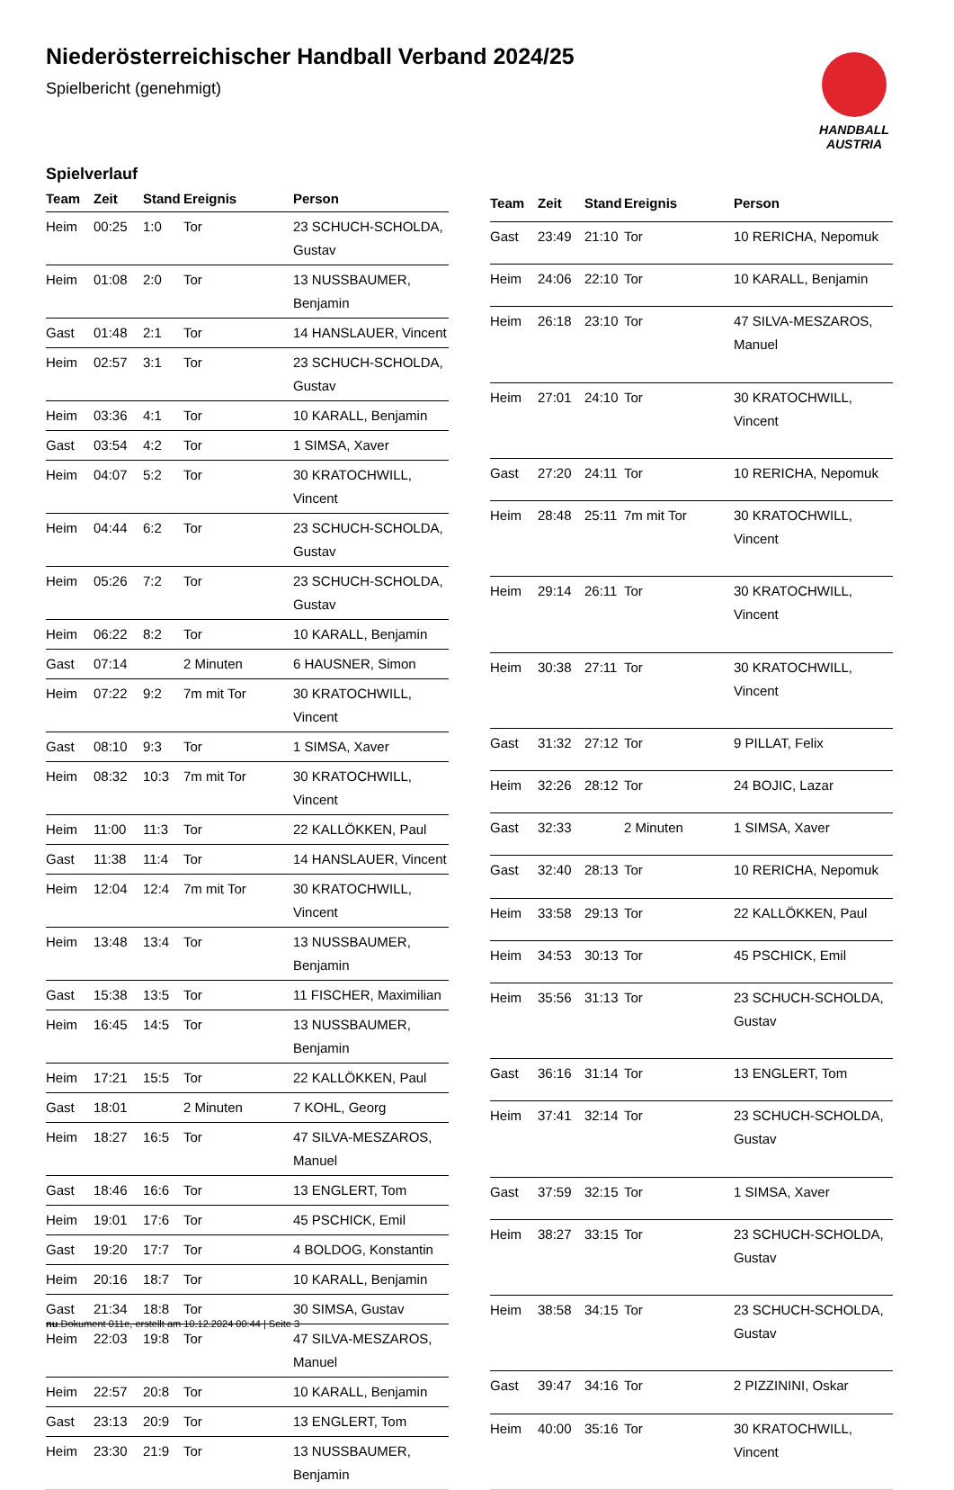Niederösterreichischer Handball Verband 2024/25
Spielbericht (genehmigt)
HANDBALL
AUSTRIA
Spielverlauf
| Team | Zeit | Stand | Ereignis | Person |
| --- | --- | --- | --- | --- |
| Heim | 00:25 | 1:0 | Tor | 23 SCHUCH-SCHOLDA, Gustav |
| Heim | 01:08 | 2:0 | Tor | 13 NUSSBAUMER, Benjamin |
| Gast | 01:48 | 2:1 | Tor | 14 HANSLAUER, Vincent |
| Heim | 02:57 | 3:1 | Tor | 23 SCHUCH-SCHOLDA, Gustav |
| Heim | 03:36 | 4:1 | Tor | 10 KARALL, Benjamin |
| Gast | 03:54 | 4:2 | Tor | 1 SIMSA, Xaver |
| Heim | 04:07 | 5:2 | Tor | 30 KRATOCHWILL, Vincent |
| Heim | 04:44 | 6:2 | Tor | 23 SCHUCH-SCHOLDA, Gustav |
| Heim | 05:26 | 7:2 | Tor | 23 SCHUCH-SCHOLDA, Gustav |
| Heim | 06:22 | 8:2 | Tor | 10 KARALL, Benjamin |
| Gast | 07:14 | | 2 Minuten | 6 HAUSNER, Simon |
| Heim | 07:22 | 9:2 | 7m mit Tor | 30 KRATOCHWILL, Vincent |
| Gast | 08:10 | 9:3 | Tor | 1 SIMSA, Xaver |
| Heim | 08:32 | 10:3 | 7m mit Tor | 30 KRATOCHWILL, Vincent |
| Heim | 11:00 | 11:3 | Tor | 22 KALLÖKKEN, Paul |
| Gast | 11:38 | 11:4 | Tor | 14 HANSLAUER, Vincent |
| Heim | 12:04 | 12:4 | 7m mit Tor | 30 KRATOCHWILL, Vincent |
| Heim | 13:48 | 13:4 | Tor | 13 NUSSBAUMER, Benjamin |
| Gast | 15:38 | 13:5 | Tor | 11 FISCHER, Maximilian |
| Heim | 16:45 | 14:5 | Tor | 13 NUSSBAUMER, Benjamin |
| Heim | 17:21 | 15:5 | Tor | 22 KALLÖKKEN, Paul |
| Gast | 18:01 | | 2 Minuten | 7 KOHL, Georg |
| Heim | 18:27 | 16:5 | Tor | 47 SILVA-MESZAROS, Manuel |
| Gast | 18:46 | 16:6 | Tor | 13 ENGLERT, Tom |
| Heim | 19:01 | 17:6 | Tor | 45 PSCHICK, Emil |
| Gast | 19:20 | 17:7 | Tor | 4 BOLDOG, Konstantin |
| Heim | 20:16 | 18:7 | Tor | 10 KARALL, Benjamin |
| Gast | 21:34 | 18:8 | Tor | 30 SIMSA, Gustav |
| Heim | 22:03 | 19:8 | Tor | 47 SILVA-MESZAROS, Manuel |
| Heim | 22:57 | 20:8 | Tor | 10 KARALL, Benjamin |
| Gast | 23:13 | 20:9 | Tor | 13 ENGLERT, Tom |
| Heim | 23:30 | 21:9 | Tor | 13 NUSSBAUMER, Benjamin |
| Team | Zeit | Stand | Ereignis | Person |
| --- | --- | --- | --- | --- |
| Gast | 23:49 | 21:10 | Tor | 10 RERICHA, Nepomuk |
| Heim | 24:06 | 22:10 | Tor | 10 KARALL, Benjamin |
| Heim | 26:18 | 23:10 | Tor | 47 SILVA-MESZAROS, Manuel |
| Heim | 27:01 | 24:10 | Tor | 30 KRATOCHWILL, Vincent |
| Gast | 27:20 | 24:11 | Tor | 10 RERICHA, Nepomuk |
| Heim | 28:48 | 25:11 | 7m mit Tor | 30 KRATOCHWILL, Vincent |
| Heim | 29:14 | 26:11 | Tor | 30 KRATOCHWILL, Vincent |
| Heim | 30:38 | 27:11 | Tor | 30 KRATOCHWILL, Vincent |
| Gast | 31:32 | 27:12 | Tor | 9 PILLAT, Felix |
| Heim | 32:26 | 28:12 | Tor | 24 BOJIC, Lazar |
| Gast | 32:33 | | 2 Minuten | 1 SIMSA, Xaver |
| Gast | 32:40 | 28:13 | Tor | 10 RERICHA, Nepomuk |
| Heim | 33:58 | 29:13 | Tor | 22 KALLÖKKEN, Paul |
| Heim | 34:53 | 30:13 | Tor | 45 PSCHICK, Emil |
| Heim | 35:56 | 31:13 | Tor | 23 SCHUCH-SCHOLDA, Gustav |
| Gast | 36:16 | 31:14 | Tor | 13 ENGLERT, Tom |
| Heim | 37:41 | 32:14 | Tor | 23 SCHUCH-SCHOLDA, Gustav |
| Gast | 37:59 | 32:15 | Tor | 1 SIMSA, Xaver |
| Heim | 38:27 | 33:15 | Tor | 23 SCHUCH-SCHOLDA, Gustav |
| Heim | 38:58 | 34:15 | Tor | 23 SCHUCH-SCHOLDA, Gustav |
| Gast | 39:47 | 34:16 | Tor | 2 PIZZININI, Oskar |
| Heim | 40:00 | 35:16 | Tor | 30 KRATOCHWILL, Vincent |
nu.Dokument 011e, erstellt am 10.12.2024 00:44 | Seite 3